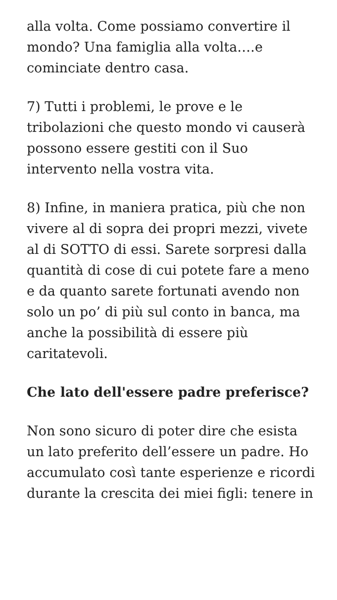alla volta. Come possiamo convertire il mondo? Una famiglia alla volta….e cominciate dentro casa.
7) Tutti i problemi, le prove e le tribolazioni che questo mondo vi causerà possono essere gestiti con il Suo intervento nella vostra vita.
8) Infine, in maniera pratica, più che non vivere al di sopra dei propri mezzi, vivete al di SOTTO di essi. Sarete sorpresi dalla quantità di cose di cui potete fare a meno e da quanto sarete fortunati avendo non solo un po’ di più sul conto in banca, ma anche la possibilità di essere più caritatevoli.
Che lato dell'essere padre preferisce?
Non sono sicuro di poter dire che esista un lato preferito dell’essere un padre. Ho accumulato così tante esperienze e ricordi durante la crescita dei miei figli: tenere in